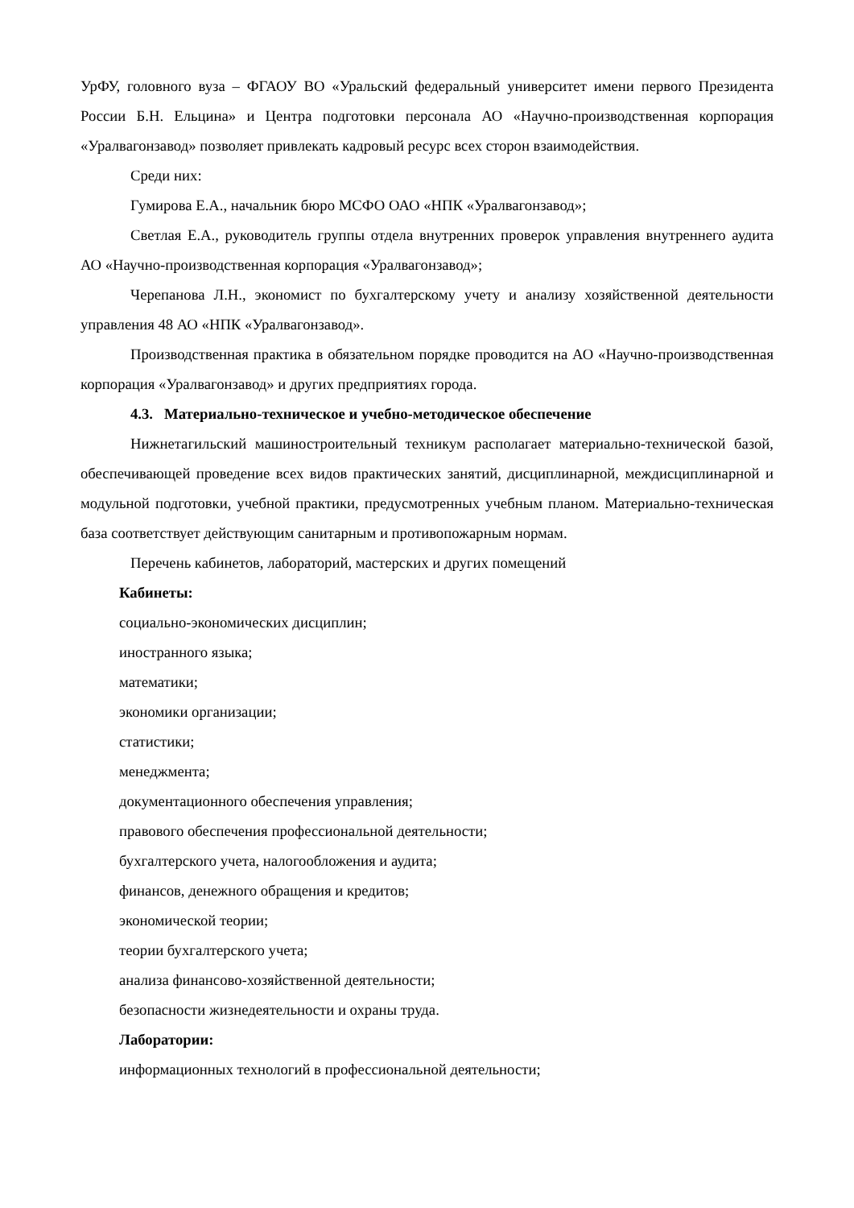УрФУ, головного вуза – ФГАОУ ВО «Уральский федеральный университет имени первого Президента России Б.Н. Ельцина» и Центра подготовки персонала АО «Научно-производственная корпорация «Уралвагонзавод» позволяет привлекать кадровый ресурс всех сторон взаимодействия.
Среди них:
Гумирова Е.А., начальник бюро МСФО ОАО «НПК «Уралвагонзавод»;
Светлая Е.А., руководитель группы отдела внутренних проверок управления внутреннего аудита АО «Научно-производственная корпорация «Уралвагонзавод»;
Черепанова Л.Н., экономист по бухгалтерскому учету и анализу хозяйственной деятельности управления 48 АО «НПК «Уралвагонзавод».
Производственная практика в обязательном порядке проводится на АО «Научно-производственная корпорация «Уралвагонзавод» и других предприятиях города.
4.3. Материально-техническое и учебно-методическое обеспечение
Нижнетагильский машиностроительный техникум располагает материально-технической базой, обеспечивающей проведение всех видов практических занятий, дисциплинарной, междисциплинарной и модульной подготовки, учебной практики, предусмотренных учебным планом. Материально-техническая база соответствует действующим санитарным и противопожарным нормам.
Перечень кабинетов, лабораторий, мастерских и других помещений
Кабинеты:
социально-экономических дисциплин;
иностранного языка;
математики;
экономики организации;
статистики;
менеджмента;
документационного обеспечения управления;
правового обеспечения профессиональной деятельности;
бухгалтерского учета, налогообложения и аудита;
финансов, денежного обращения и кредитов;
экономической теории;
теории бухгалтерского учета;
анализа финансово-хозяйственной деятельности;
безопасности жизнедеятельности и охраны труда.
Лаборатории:
информационных технологий в профессиональной деятельности;